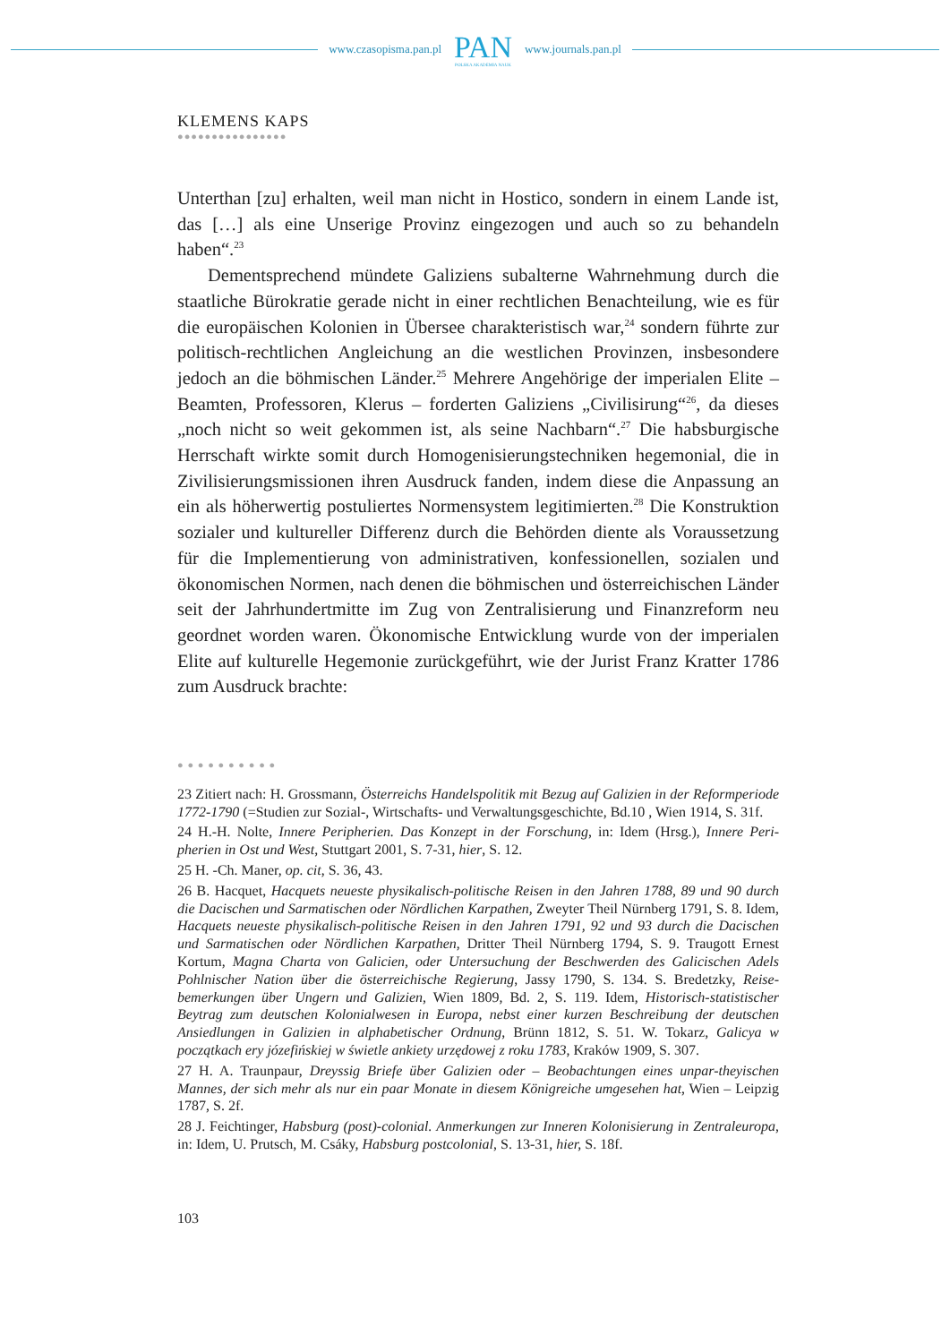www.czasopisma.pan.pl
PAN
POLSKA AKADEMIA NAUK
www.journals.pan.pl
KLEMENS KAPS
●●●●●●●●●●●●●●●●
Unterthan [zu] erhalten, weil man nicht in Hostico, sondern in einem Lande ist, das […] als eine Unserige Provinz eingezogen und auch so zu behandeln haben“.<sup>23</sup>
Dementsprechend mündete Galiziens subalterne Wahrnehmung durch die staatliche Bürokratie gerade nicht in einer rechtlichen Benachteilung, wie es für die europäischen Kolonien in Übersee charakteristisch war,<sup>24</sup> sondern führte zur politisch-rechtlichen Angleichung an die westlichen Provinzen, insbesondere jedoch an die böhmischen Länder.<sup>25</sup> Mehrere Angehörige der imperialen Elite – Beamten, Professoren, Klerus – forderten Galiziens „Civilisirung“<sup>26</sup>, da dieses „noch nicht so weit gekommen ist, als seine Nachbarn“.<sup>27</sup> Die habsburgische Herrschaft wirkte somit durch Homogenisierungstechniken hegemonial, die in Zivilisierungsmissionen ihren Ausdruck fanden, indem diese die Anpassung an ein als höherwertig postuliertes Normensystem legitimierten.<sup>28</sup> Die Konstruktion sozialer und kultureller Differenz durch die Behörden diente als Voraussetzung für die Implementierung von administrativen, konfessionellen, sozialen und ökonomischen Normen, nach denen die böhmischen und österreichischen Länder seit der Jahrhundertmitte im Zug von Zentralisierung und Finanz­reform neu geordnet worden waren. Ökonomische Entwicklung wurde von der imperialen Elite auf kulturelle Hegemonie zurückgeführt, wie der Jurist Franz Kratter 1786 zum Ausdruck brachte:
● ● ● ● ● ● ● ● ● ●
23 Zitiert nach: H. Grossmann, Österreichs Handelspolitik mit Bezug auf Galizien in der Reform­periode 1772-1790 (=Studien zur Sozial-, Wirtschafts- und Verwaltungsgeschichte, Bd.10 , Wien 1914, S. 31f.
24 H.-H. Nolte, Innere Peripherien. Das Konzept in der Forschung, in: Idem (Hrsg.), Innere Peri­pherien in Ost und West, Stuttgart 2001, S. 7-31, hier, S. 12.
25 H. -Ch. Maner, op. cit, S. 36, 43.
26 B. Hacquet, Hacquets neueste physikalisch-politische Reisen in den Jahren 1788, 89 und 90 durch die Dacischen und Sarmatischen oder Nördlichen Karpathen, Zweyter Theil Nürnberg 1791, S. 8. Idem, Hacquets neueste physikalisch-politische Reisen in den Jahren 1791, 92 und 93 durch die Dacis­chen und Sarmatischen oder Nördlichen Karpathen, Dritter Theil Nürnberg 1794, S. 9. Traugott Ernest Kortum, Magna Charta von Galicien, oder Untersuchung der Beschwerden des Galicischen Adels Pohlnischer Nation über die österreichische Regierung, Jassy 1790, S. 134. S. Bredetzky, Reise­bemerkungen über Ungern und Galizien, Wien 1809, Bd. 2, S. 119. Idem, Historisch-statistischer Beytrag zum deutschen Kolonialwesen in Europa, nebst einer kurzen Beschreibung der deutschen Ansiedlungen in Galizien in alphabetischer Ordnung, Brünn 1812, S. 51. W. Tokarz, Galicya w początkach ery józefińskiej w świetle ankiety urzędowej z roku 1783, Kraków 1909, S. 307.
27 H. A. Traunpaur, Dreyssig Briefe über Galizien oder – Beobachtungen eines unpar-theyischen Mannes, der sich mehr als nur ein paar Monate in diesem Königreiche umgesehen hat, Wien – Leipzig 1787, S. 2f.
28 J. Feichtinger, Habsburg (post)-colonial. Anmerkungen zur Inneren Kolonisierung in Zentraleu­ropa, in: Idem, U. Prutsch, M. Csáky, Habsburg postcolonial, S. 13-31, hier, S. 18f.
103